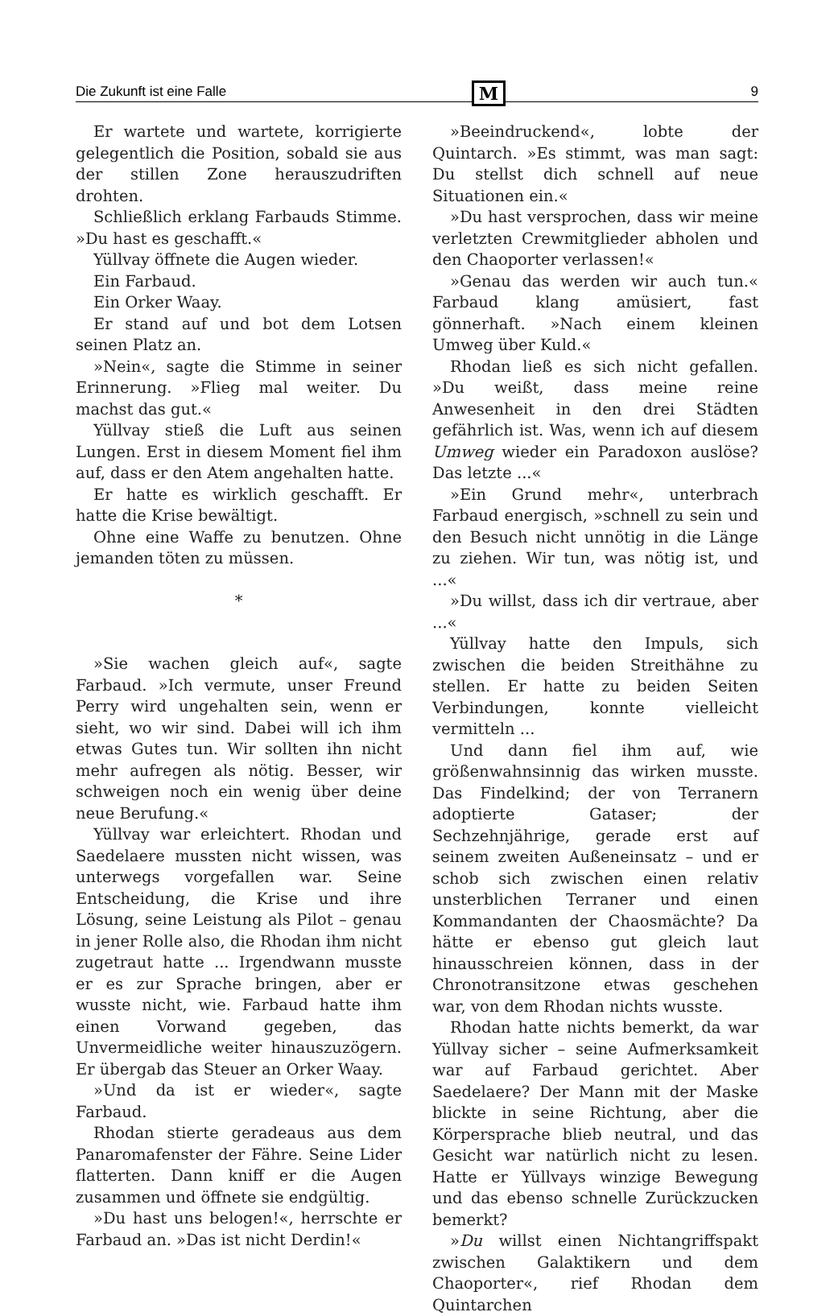Die Zukunft ist eine Falle M 9
Er wartete und wartete, korrigierte gelegentlich die Position, sobald sie aus der stillen Zone herauszudriften drohten.
Schließlich erklang Farbauds Stimme. »Du hast es geschafft.«
Yüllvay öffnete die Augen wieder.
Ein Farbaud.
Ein Orker Waay.
Er stand auf und bot dem Lotsen seinen Platz an.
»Nein«, sagte die Stimme in seiner Erinnerung. »Flieg mal weiter. Du machst das gut.«
Yüllvay stieß die Luft aus seinen Lungen. Erst in diesem Moment fiel ihm auf, dass er den Atem angehalten hatte.
Er hatte es wirklich geschafft. Er hatte die Krise bewältigt.
Ohne eine Waffe zu benutzen. Ohne jemanden töten zu müssen.
*
»Sie wachen gleich auf«, sagte Farbaud. »Ich vermute, unser Freund Perry wird ungehalten sein, wenn er sieht, wo wir sind. Dabei will ich ihm etwas Gutes tun. Wir sollten ihn nicht mehr aufregen als nötig. Besser, wir schweigen noch ein wenig über deine neue Berufung.«
Yüllvay war erleichtert. Rhodan und Saedelaere mussten nicht wissen, was unterwegs vorgefallen war. Seine Entscheidung, die Krise und ihre Lösung, seine Leistung als Pilot – genau in jener Rolle also, die Rhodan ihm nicht zugetraut hatte ... Irgendwann musste er es zur Sprache bringen, aber er wusste nicht, wie. Farbaud hatte ihm einen Vorwand gegeben, das Unvermeidliche weiter hinauszuzögern. Er übergab das Steuer an Orker Waay.
»Und da ist er wieder«, sagte Farbaud.
Rhodan stierte geradeaus aus dem Panaromafenster der Fähre. Seine Lider flatterten. Dann kniff er die Augen zusammen und öffnete sie endgültig.
»Du hast uns belogen!«, herrschte er Farbaud an. »Das ist nicht Derdin!«
»Beeindruckend«, lobte der Quintarch. »Es stimmt, was man sagt: Du stellst dich schnell auf neue Situationen ein.«
»Du hast versprochen, dass wir meine verletzten Crewmitglieder abholen und den Chaoporter verlassen!«
»Genau das werden wir auch tun.« Farbaud klang amüsiert, fast gönnerhaft. »Nach einem kleinen Umweg über Kuld.«
Rhodan ließ es sich nicht gefallen. »Du weißt, dass meine reine Anwesenheit in den drei Städten gefährlich ist. Was, wenn ich auf diesem Umweg wieder ein Paradoxon auslöse? Das letzte ...«
»Ein Grund mehr«, unterbrach Farbaud energisch, »schnell zu sein und den Besuch nicht unnötig in die Länge zu ziehen. Wir tun, was nötig ist, und ...«
»Du willst, dass ich dir vertraue, aber ...«
Yüllvay hatte den Impuls, sich zwischen die beiden Streithähne zu stellen. Er hatte zu beiden Seiten Verbindungen, konnte vielleicht vermitteln ...
Und dann fiel ihm auf, wie größenwahnsinnig das wirken musste. Das Findelkind; der von Terranern adoptierte Gataser; der Sechzehnjährige, gerade erst auf seinem zweiten Außeneinsatz – und er schob sich zwischen einen relativ unsterblichen Terraner und einen Kommandanten der Chaosmächte? Da hätte er ebenso gut gleich laut hinausschreien können, dass in der Chronotransitzone etwas geschehen war, von dem Rhodan nichts wusste.
Rhodan hatte nichts bemerkt, da war Yüllvay sicher – seine Aufmerksamkeit war auf Farbaud gerichtet. Aber Saedelaere? Der Mann mit der Maske blickte in seine Richtung, aber die Körpersprache blieb neutral, und das Gesicht war natürlich nicht zu lesen. Hatte er Yüllvays winzige Bewegung und das ebenso schnelle Zurückzucken bemerkt?
»Du willst einen Nichtangriffspakt zwischen Galaktikern und dem Chaoporter«, rief Rhodan dem Quintarchen